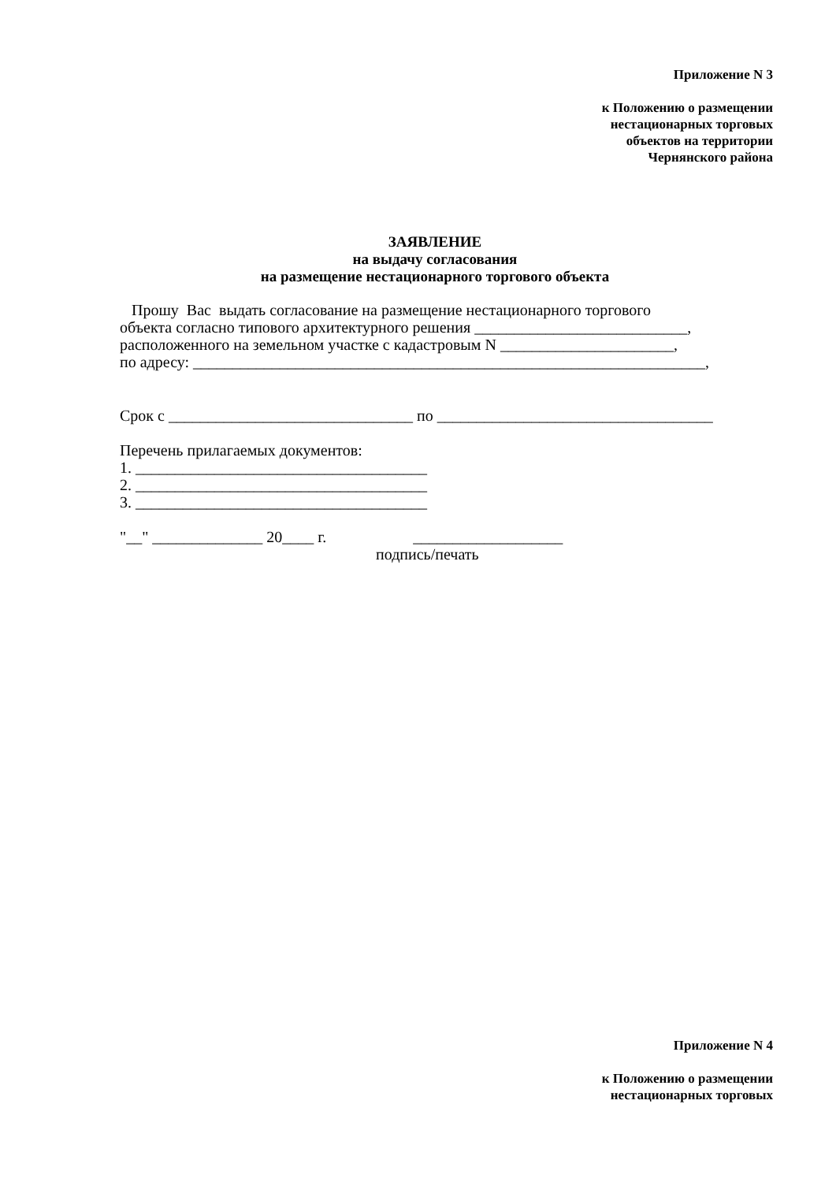Приложение N 3
к Положению о размещении
нестационарных торговых
объектов на территории
Чернянского района
ЗАЯВЛЕНИЕ
на выдачу согласования
на размещение нестационарного торгового объекта
Прошу Вас выдать согласование на размещение нестационарного торгового
объекта согласно типового архитектурного решения ___________________________,
расположенного на земельном участке с кадастровым N ______________________,
по адресу: _________________________________________________________________,
Срок с _______________________________ по ___________________________________
Перечень прилагаемых документов:
1. _____________________________________
2. _____________________________________
3. _____________________________________
"__" ______________ 20____ г. ___________________
подпись/печать
Приложение N 4
к Положению о размещении
нестационарных торговых